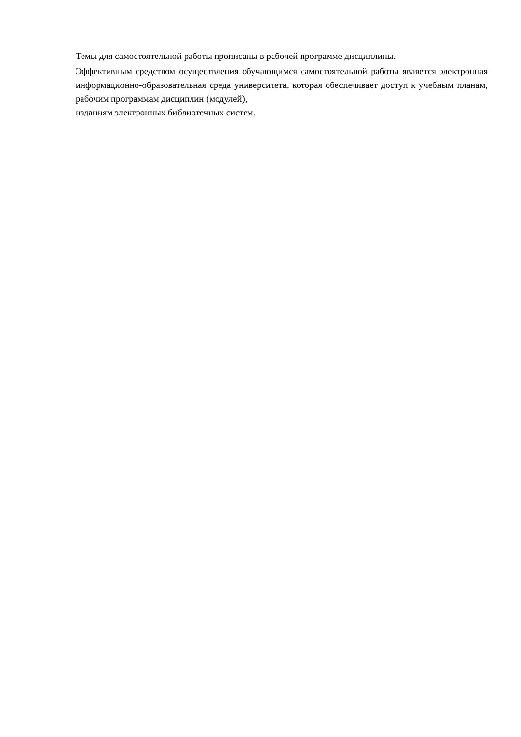Темы для самостоятельной работы прописаны в рабочей программе дисциплины.
Эффективным средством осуществления обучающимся самостоятельной работы является электронная информационно-образовательная среда университета, которая обеспечивает доступ к учебным планам, рабочим программам дисциплин (модулей),
изданиям электронных библиотечных систем.